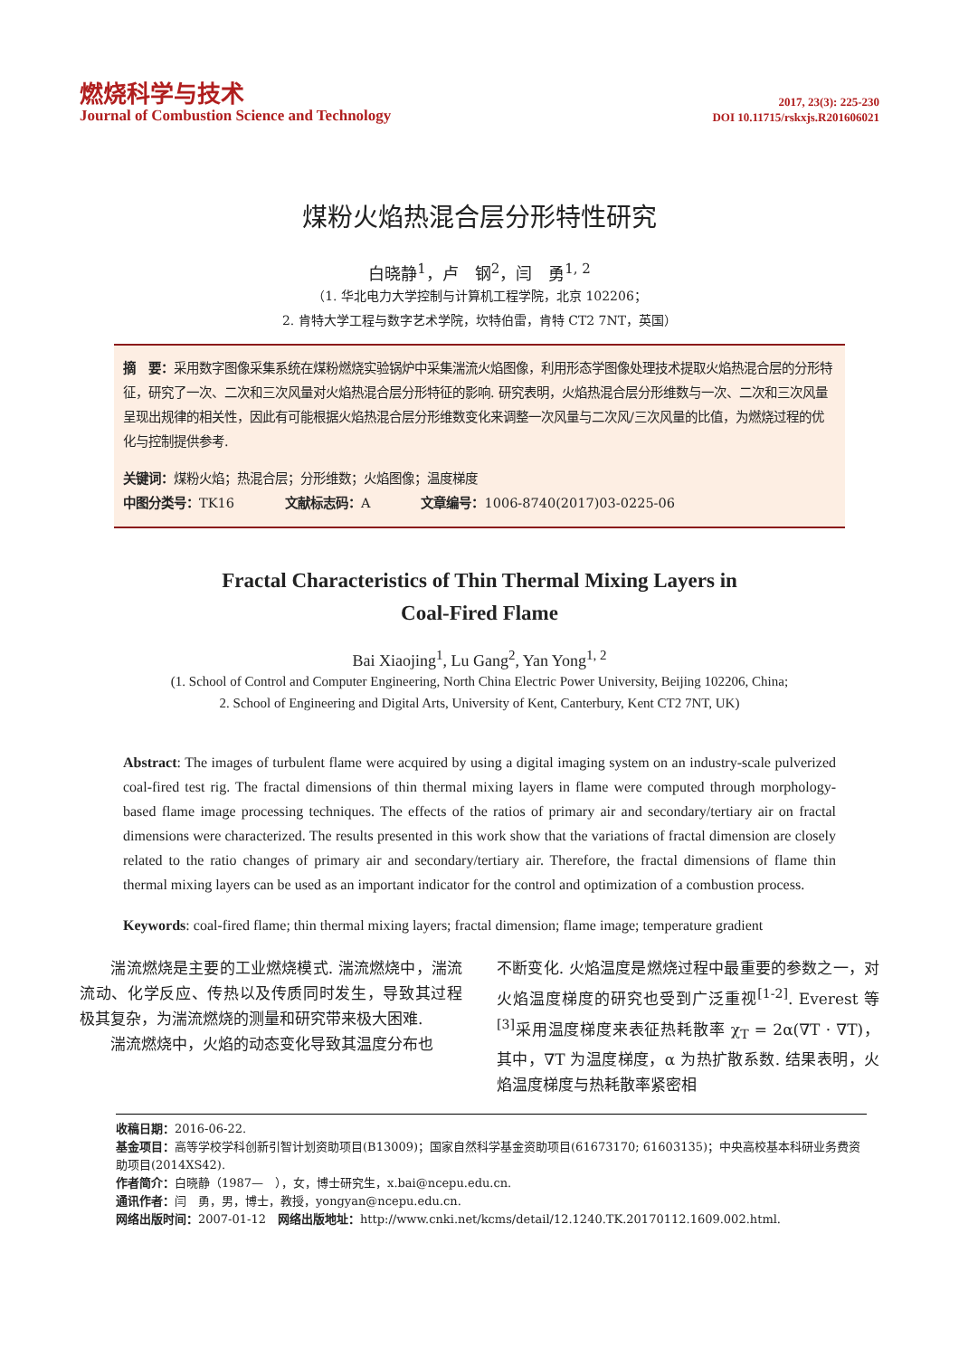燃烧科学与技术
Journal of Combustion Science and Technology
2017, 23(3): 225-230
DOI 10.11715/rskxjs.R201606021
煤粉火焰热混合层分形特性研究
白晓静<sup>1</sup>，卢　钢<sup>2</sup>，闫　勇<sup>1, 2</sup>
（1. 华北电力大学控制与计算机工程学院，北京 102206；
2. 肯特大学工程与数字艺术学院，坎特伯雷，肯特 CT2 7NT，英国）
摘　要：采用数字图像采集系统在煤粉燃烧实验锅炉中采集湍流火焰图像，利用形态学图像处理技术提取火焰热混合层的分形特征，研究了一次、二次和三次风量对火焰热混合层分形特征的影响. 研究表明，火焰热混合层分形维数与一次、二次和三次风量呈现出规律的相关性，因此有可能根据火焰热混合层分形维数变化来调整一次风量与二次风/三次风量的比值，为燃烧过程的优化与控制提供参考.
关键词：煤粉火焰；热混合层；分形维数；火焰图像；温度梯度
中图分类号：TK16　　　　文献标志码：A　　　　文章编号：1006-8740(2017)03-0225-06
Fractal Characteristics of Thin Thermal Mixing Layers in
Coal-Fired Flame
Bai Xiaojing<sup>1</sup>, Lu Gang<sup>2</sup>, Yan Yong<sup>1, 2</sup>
(1. School of Control and Computer Engineering, North China Electric Power University, Beijing 102206, China;
2. School of Engineering and Digital Arts, University of Kent, Canterbury, Kent CT2 7NT, UK)
Abstract: The images of turbulent flame were acquired by using a digital imaging system on an industry-scale pulverized coal-fired test rig. The fractal dimensions of thin thermal mixing layers in flame were computed through morphology-based flame image processing techniques. The effects of the ratios of primary air and secondary/tertiary air on fractal dimensions were characterized. The results presented in this work show that the variations of fractal dimension are closely related to the ratio changes of primary air and secondary/tertiary air. Therefore, the fractal dimensions of flame thin thermal mixing layers can be used as an important indicator for the control and optimization of a combustion process.
Keywords: coal-fired flame; thin thermal mixing layers; fractal dimension; flame image; temperature gradient
　　湍流燃烧是主要的工业燃烧模式. 湍流燃烧中，湍流流动、化学反应、传热以及传质同时发生，导致其过程极其复杂，为湍流燃烧的测量和研究带来极大困难.
　　湍流燃烧中，火焰的动态变化导致其温度分布也
不断变化. 火焰温度是燃烧过程中最重要的参数之一，对火焰温度梯度的研究也受到广泛重视<sup>[1-2]</sup>. Everest 等<sup>[3]</sup>采用温度梯度来表征热耗散率 χ<sub>T</sub> = 2α(∇T · ∇T)，其中，∇T 为温度梯度，α 为热扩散系数. 结果表明，火焰温度梯度与热耗散率紧密相
收稿日期：2016-06-22.
基金项目：高等学校学科创新引智计划资助项目(B13009)；国家自然科学基金资助项目(61673170; 61603135)；中央高校基本科研业务费资助项目(2014XS42).
作者简介：白晓静（1987—　），女，博士研究生，x.bai@ncepu.edu.cn.
通讯作者：闫　勇，男，博士，教授，yongyan@ncepu.edu.cn.
网络出版时间：2007-01-12　网络出版地址：http://www.cnki.net/kcms/detail/12.1240.TK.20170112.1609.002.html.